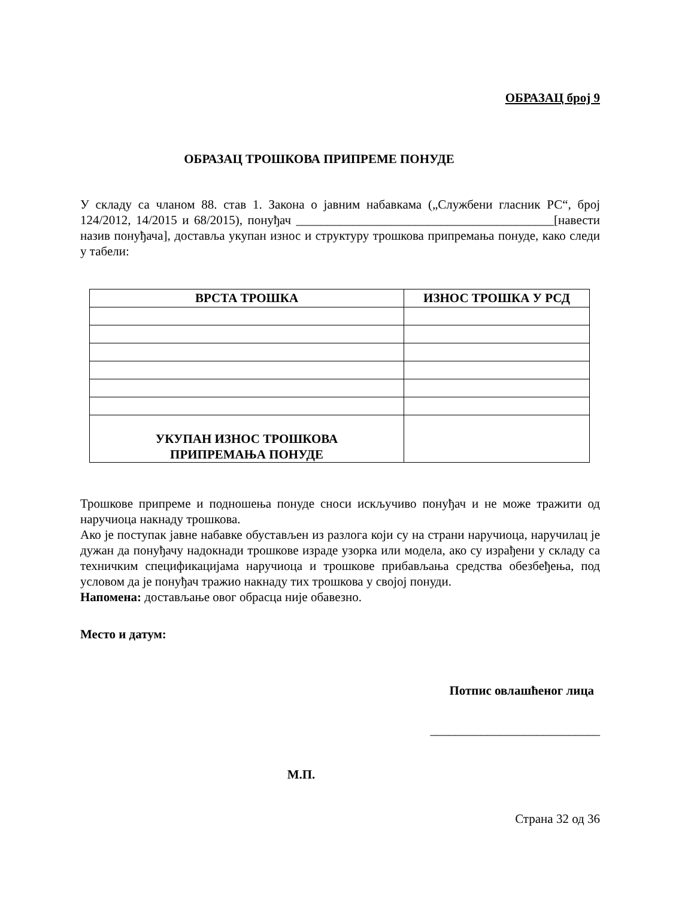ОБРАЗАЦ број 9
ОБРАЗАЦ ТРОШКОВА ПРИПРЕМЕ ПОНУДЕ
У складу са чланом 88. став 1. Закона о јавним набавкама („Службени гласник РС“, број 124/2012, 14/2015 и 68/2015), понуђач _________________________________________[навести назив понуђача], доставља укупан износ и структуру трошкова припремања понуде, како следи у табели:
| ВРСТА ТРОШКА | ИЗНОС ТРОШКА У РСД |
| --- | --- |
| УКУПАН ИЗНОС ТРОШКОВА ПРИПРЕМАЊА ПОНУДЕ | |
Трошкове припреме и подношења понуде сноси искључиво понуђач и не може тражити од наручиоца накнаду трошкова.
Ако је поступак јавне набавке обустављен из разлога који су на страни наручиоца, наручилац је дужан да понуђачу надокнади трошкове израде узорка или модела, ако су израђени у складу са техничким спецификацијама наручиоца и трошкове прибављања средства обезбеђења, под условом да је понуђач тражио накнаду тих трошкова у својој понуди.
Напомена: достављање овог обрасца није обавезно.
Место и датум:
Потпис овлашћеног лица
___________________________
М.П.
Страна 32 од 36